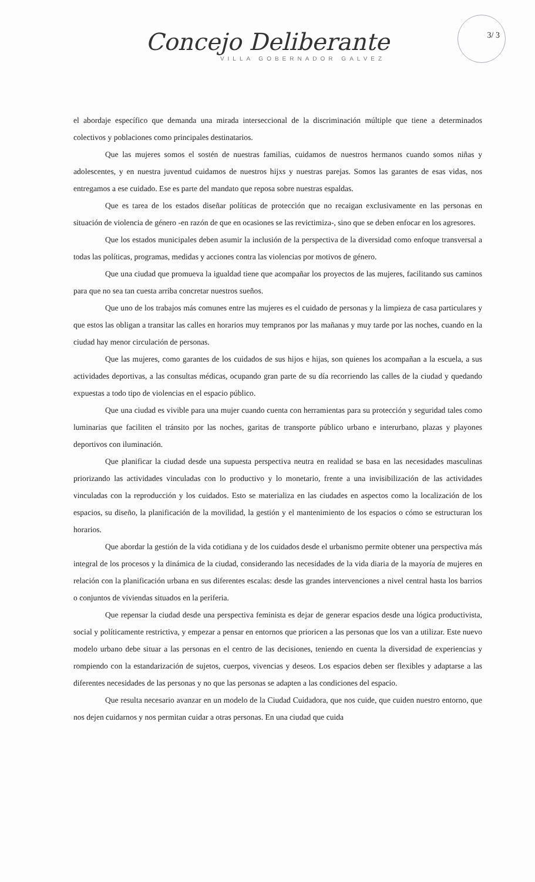3/ 3
Concejo Deliberante
VILLA GOBERNADOR GALVEZ
el abordaje específico que demanda una mirada interseccional de la discriminación múltiple que tiene a determinados colectivos y poblaciones como principales destinatarios.
Que las mujeres somos el sostén de nuestras familias, cuidamos de nuestros hermanos cuando somos niñas y adolescentes, y en nuestra juventud cuidamos de nuestros hijxs y nuestras parejas. Somos las garantes de esas vidas, nos entregamos a ese cuidado. Ese es parte del mandato que reposa sobre nuestras espaldas.
Que es tarea de los estados diseñar políticas de protección que no recaigan exclusivamente en las personas en situación de violencia de género -en razón de que en ocasiones se las revictimiza-, sino que se deben enfocar en los agresores.
Que los estados municipales deben asumir la inclusión de la perspectiva de la diversidad como enfoque transversal a todas las políticas, programas, medidas y acciones contra las violencias por motivos de género.
Que una ciudad que promueva la igualdad tiene que acompañar los proyectos de las mujeres, facilitando sus caminos para que no sea tan cuesta arriba concretar nuestros sueños.
Que uno de los trabajos más comunes entre las mujeres es el cuidado de personas y la limpieza de casa particulares y que estos las obligan a transitar las calles en horarios muy tempranos por las mañanas y muy tarde por las noches, cuando en la ciudad hay menor circulación de personas.
Que las mujeres, como garantes de los cuidados de sus hijos e hijas, son quienes los acompañan a la escuela, a sus actividades deportivas, a las consultas médicas, ocupando gran parte de su día recorriendo las calles de la ciudad y quedando expuestas a todo tipo de violencias en el espacio público.
Que una ciudad es vivible para una mujer cuando cuenta con herramientas para su protección y seguridad tales como luminarias que faciliten el tránsito por las noches, garitas de transporte público urbano e interurbano, plazas y playones deportivos con iluminación.
Que planificar la ciudad desde una supuesta perspectiva neutra en realidad se basa en las necesidades masculinas priorizando las actividades vinculadas con lo productivo y lo monetario, frente a una invisibilización de las actividades vinculadas con la reproducción y los cuidados. Esto se materializa en las ciudades en aspectos como la localización de los espacios, su diseño, la planificación de la movilidad, la gestión y el mantenimiento de los espacios o cómo se estructuran los horarios.
Que abordar la gestión de la vida cotidiana y de los cuidados desde el urbanismo permite obtener una perspectiva más integral de los procesos y la dinámica de la ciudad, considerando las necesidades de la vida diaria de la mayoría de mujeres en relación con la planificación urbana en sus diferentes escalas: desde las grandes intervenciones a nivel central hasta los barrios o conjuntos de viviendas situados en la periferia.
Que repensar la ciudad desde una perspectiva feminista es dejar de generar espacios desde una lógica productivista, social y políticamente restrictiva, y empezar a pensar en entornos que prioricen a las personas que los van a utilizar. Este nuevo modelo urbano debe situar a las personas en el centro de las decisiones, teniendo en cuenta la diversidad de experiencias y rompiendo con la estandarización de sujetos, cuerpos, vivencias y deseos. Los espacios deben ser flexibles y adaptarse a las diferentes necesidades de las personas y no que las personas se adapten a las condiciones del espacio.
Que resulta necesario avanzar en un modelo de la Ciudad Cuidadora, que nos cuide, que cuiden nuestro entorno, que nos dejen cuidarnos y nos permitan cuidar a otras personas. En una ciudad que cuida